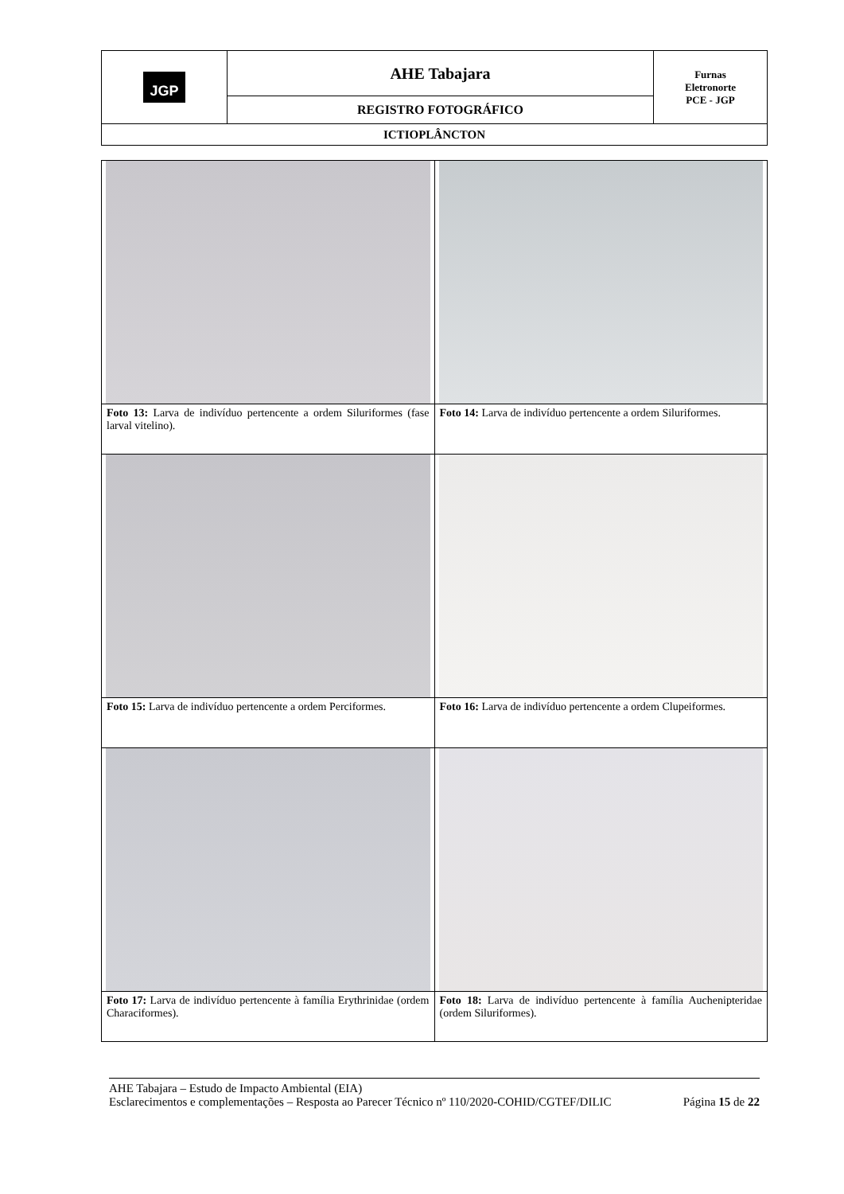| JGP | AHE Tabajara | Furnas Eletronorte PCE - JGP |
| | REGISTRO FOTOGRÁFICO | |
| ICTIOPLÂNCTON | | |
| Foto 13: Larva de indivíduo pertencente a ordem Siluriformes (fase larval vitelino). | Foto 14: Larva de indivíduo pertencente a ordem Siluriformes. |
| Foto 15: Larva de indivíduo pertencente a ordem Perciformes. | Foto 16: Larva de indivíduo pertencente a ordem Clupeiformes. |
| Foto 17: Larva de indivíduo pertencente à família Erythrinidae (ordem Characiformes). | Foto 18: Larva de indivíduo pertencente à família Auchenipteridae (ordem Siluriformes). |
AHE Tabajara – Estudo de Impacto Ambiental (EIA)
Esclarecimentos e complementações – Resposta ao Parecer Técnico nº 110/2020-COHID/CGTEF/DILIC Página 15 de 22